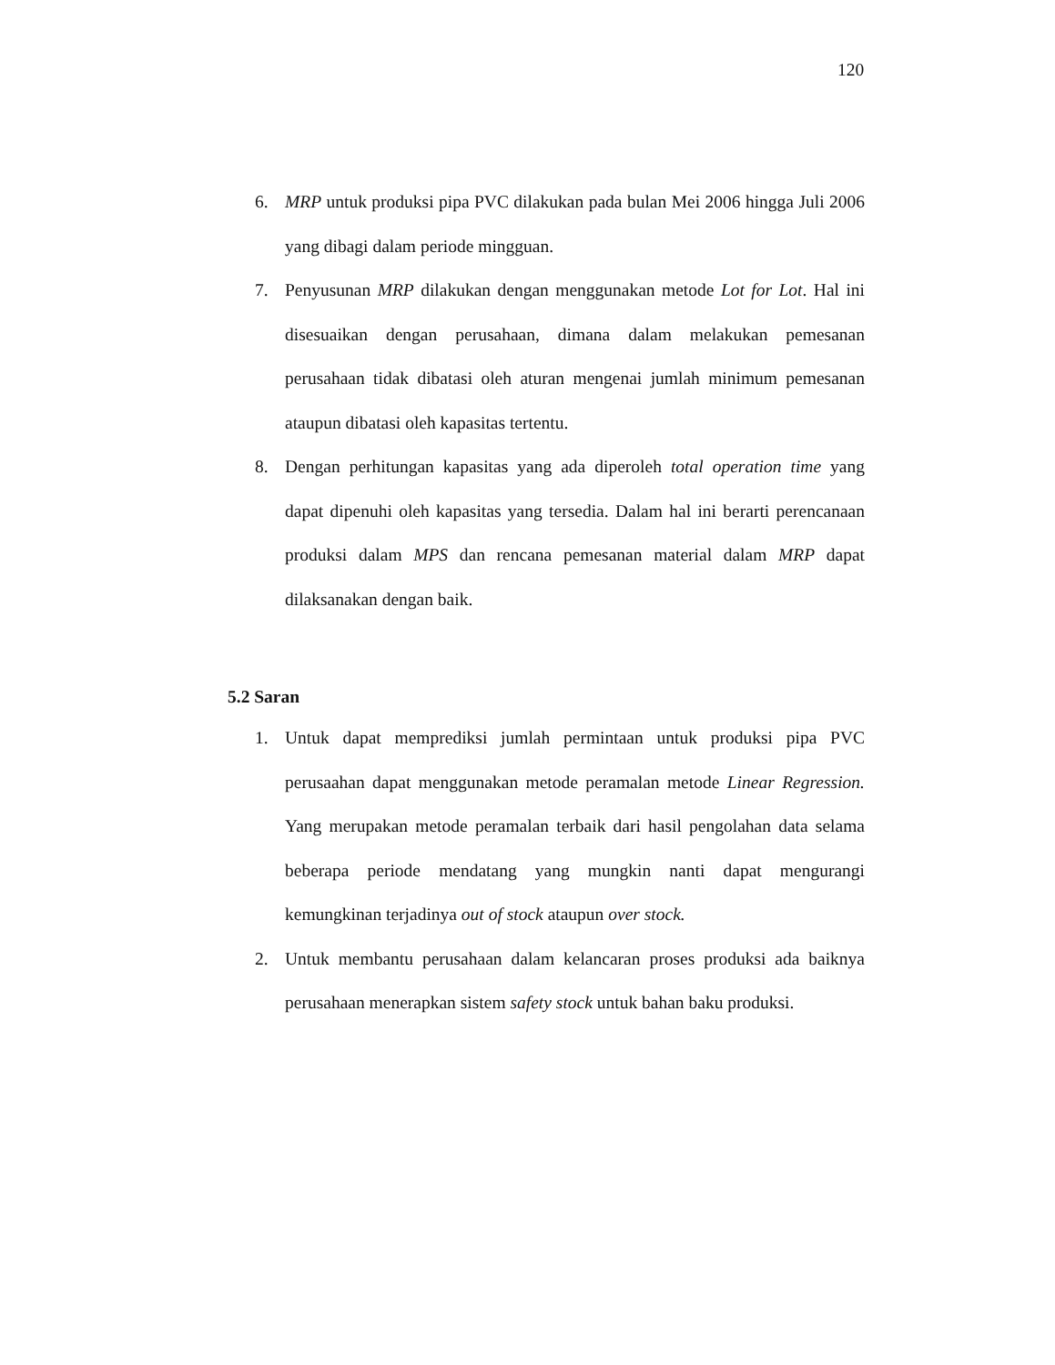120
6. MRP untuk produksi pipa PVC dilakukan pada bulan Mei 2006 hingga Juli 2006 yang dibagi dalam periode mingguan.
7. Penyusunan MRP dilakukan dengan menggunakan metode Lot for Lot. Hal ini disesuaikan dengan perusahaan, dimana dalam melakukan pemesanan perusahaan tidak dibatasi oleh aturan mengenai jumlah minimum pemesanan ataupun dibatasi oleh kapasitas tertentu.
8. Dengan perhitungan kapasitas yang ada diperoleh total operation time yang dapat dipenuhi oleh kapasitas yang tersedia. Dalam hal ini berarti perencanaan produksi dalam MPS dan rencana pemesanan material dalam MRP dapat dilaksanakan dengan baik.
5.2 Saran
1. Untuk dapat memprediksi jumlah permintaan untuk produksi pipa PVC perusaahan dapat menggunakan metode peramalan metode Linear Regression. Yang merupakan metode peramalan terbaik dari hasil pengolahan data selama beberapa periode mendatang yang mungkin nanti dapat mengurangi kemungkinan terjadinya out of stock ataupun over stock.
2. Untuk membantu perusahaan dalam kelancaran proses produksi ada baiknya perusahaan menerapkan sistem safety stock untuk bahan baku produksi.